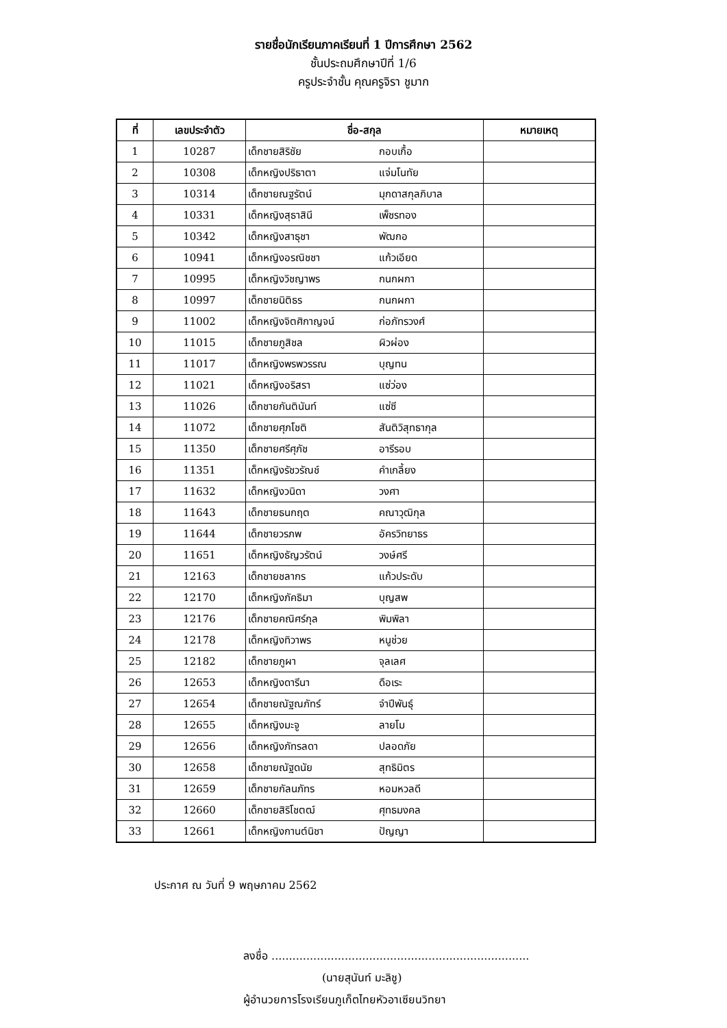รายชื่อนักเรียนภาคเรียนที่ 1 ปีการศึกษา 2562
ชั้นประถมศึกษาปีที่ 1/6
ครูประจำชั้น คุณครูจิรา ชูมาก
| ที่ | เลขประจำตัว | ชื่อ-สกุล | หมายเหตุ |
| --- | --- | --- | --- |
| 1 | 10287 | เด็กชายสิริชัย กอบเกื้อ | |
| 2 | 10308 | เด็กหญิงปริธาตา แจ่มโนทัย | |
| 3 | 10314 | เด็กชายณฐรัตน์ มุกดาสกุลภิบาล | |
| 4 | 10331 | เด็กหญิงสุธาสินี เพ็ชรทอง | |
| 5 | 10342 | เด็กหญิงสาธุชา พัฒกอ | |
| 6 | 10941 | เด็กหญิงอรณิชชา แก้วเอียด | |
| 7 | 10995 | เด็กหญิงวิชญาพร กนกผกา | |
| 8 | 10997 | เด็กชายนิติธร กนกผกา | |
| 9 | 11002 | เด็กหญิงจิตศิกาญจน์ ก่อภัทรวงศ์ | |
| 10 | 11015 | เด็กชายภูสิชล ผิวผ่อง | |
| 11 | 11017 | เด็กหญิงพรพวรรณ บุญทน | |
| 12 | 11021 | เด็กหญิงอริสรา แซ่ว่อง | |
| 13 | 11026 | เด็กชายกันตินันท์ แซ่ซี | |
| 14 | 11072 | เด็กชายศุภโชติ สันติวิสุทธากุล | |
| 15 | 11350 | เด็กชายศรีศุภัช อารีรอบ | |
| 16 | 11351 | เด็กหญิงรัชวรัณช์ คำเกลี้ยง | |
| 17 | 11632 | เด็กหญิงวนิดา วงศา | |
| 18 | 11643 | เด็กชายธนกฤต คณาวุฒิกุล | |
| 19 | 11644 | เด็กชายวรภพ อัครวิทยาธร | |
| 20 | 11651 | เด็กหญิงธัญวรัตน์ วงษ์ศรี | |
| 21 | 12163 | เด็กชายชลากร แก้วประดับ | |
| 22 | 12170 | เด็กหญิงภัคธิมา บุญสพ | |
| 23 | 12176 | เด็กชายคณิศร์กุล พิมพิลา | |
| 24 | 12178 | เด็กหญิงทิวาพร หนูช่วย | |
| 25 | 12182 | เด็กชายภูผา จุลเลศ | |
| 26 | 12653 | เด็กหญิงดารีนา ดือเระ | |
| 27 | 12654 | เด็กชายณัฐณภัทร์ จำปีพันธุ์ | |
| 28 | 12655 | เด็กหญิงมะจู ลายโม | |
| 29 | 12656 | เด็กหญิงภัทรลดา ปลอดภัย | |
| 30 | 12658 | เด็กชายณัฐดนัย สุทธิมิตร | |
| 31 | 12659 | เด็กชายกัลนภัทร หอมหวลดี | |
| 32 | 12660 | เด็กชายสิริโชตฒ์ ศุทธมงคล | |
| 33 | 12661 | เด็กหญิงกานต์นิชา ปัญญา | |
ประกาศ ณ วันที่ 9 พฤษภาคม 2562
ลงชื่อ ..........................................................................
(นายสุนันท์ มะลิชู)
ผู้อำนวยการโรงเรียนภูเก็ตไทยหัวอาเซียนวิทยา